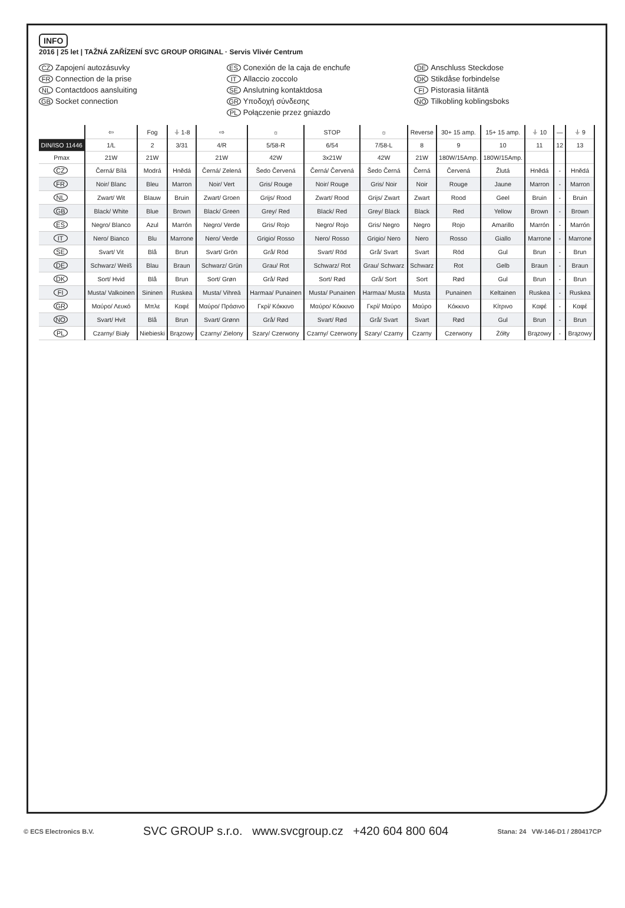INFO
2016 | 25 let | TAŽNÁ ZAŘÍZENÍ SVC GROUP ORIGINAL · Servis Vlivér Centrum
CZ Zapojení autozásuvky
ES Conexión de la caja de enchufe
DE Anschluss Steckdose
FR Connection de la prise
IT Allaccio zoccolo
DK Stikdåse forbindelse
NL Contactdoos aansluiting
SE Anslutning kontaktdosa
FI Pistorasia liitäntä
GB Socket connection
GR Υποδοχή σύνδεσης
NO Tilkobling koblingsboks
PL Połączenie przez gniazdo
| | ⇦ | Fog | ⏚ 1-8 | ⇨ | ☼ | STOP | ☼ | Reverse | 30+ 15 amp. | 15+ 15 amp. | ⏚ 10 | — | ⏚ 9 |
| --- | --- | --- | --- | --- | --- | --- | --- | --- | --- | --- | --- | --- | --- |
| DIN/ISO 11446 | 1/L | 2 | 3/31 | 4/R | 5/58-R | 6/54 | 7/58-L | 8 | 9 | 10 | 11 | 12 | 13 |
| Pmax | 21W | 21W | | 21W | 42W | 3x21W | 42W | 21W | 180W/15Amp. | 180W/15Amp. | | | |
| CZ | Černá/ Bílá | Modrá | Hnědá | Černá/ Zelená | Šedo Červená | Černá/ Červená | Šedo Černá | Černá | Červená | Žlutá | Hnědá | - | Hnědá |
| FR | Noir/ Blanc | Bleu | Marron | Noir/ Vert | Gris/ Rouge | Noir/ Rouge | Gris/ Noir | Noir | Rouge | Jaune | Marron | - | Marron |
| NL | Zwart/ Wit | Blauw | Bruin | Zwart/ Groen | Grijs/ Rood | Zwart/ Rood | Grijs/ Zwart | Zwart | Rood | Geel | Bruin | - | Bruin |
| GB | Black/ White | Blue | Brown | Black/ Green | Grey/ Red | Black/ Red | Grey/ Black | Black | Red | Yellow | Brown | - | Brown |
| ES | Negro/ Blanco | Azul | Marrón | Negro/ Verde | Gris/ Rojo | Negro/ Rojo | Gris/ Negro | Negro | Rojo | Amarillo | Marrón | - | Marrón |
| IT | Nero/ Bianco | Blu | Marrone | Nero/ Verde | Grigio/ Rosso | Nero/ Rosso | Grigio/ Nero | Nero | Rosso | Giallo | Marrone | - | Marrone |
| SE | Svart/ Vit | Blå | Brun | Svart/ Grön | Grå/ Röd | Svart/ Röd | Grå/ Svart | Svart | Röd | Gul | Brun | - | Brun |
| DE | Schwarz/ Weiß | Blau | Braun | Schwarz/ Grün | Grau/ Rot | Schwarz/ Rot | Grau/ Schwarz | Schwarz | Rot | Gelb | Braun | - | Braun |
| DK | Sort/ Hvid | Blå | Brun | Sort/ Grøn | Grå/ Rød | Sort/ Rød | Grå/ Sort | Sort | Rød | Gul | Brun | - | Brun |
| FI | Musta/ Valkoinen | Sininen | Ruskea | Musta/ Vihreä | Harmaa/ Punainen | Musta/ Punainen | Harmaa/ Musta | Musta | Punainen | Keltainen | Ruskea | - | Ruskea |
| GR | Μαύρο/ Λευκό | Μπλε | Καφέ | Μαύρο/ Πράσινο | Γκρί/ Κόκκινο | Μαύρο/ Κόκκινο | Γκρί/ Μαύρο | Μαύρο | Κόκκινο | Κίτρινο | Καφέ | - | Καφέ |
| NO | Svart/ Hvit | Blå | Brun | Svart/ Grønn | Grå/ Rød | Svart/ Rød | Grå/ Svart | Svart | Rød | Gul | Brun | - | Brun |
| PL | Czarny/ Biały | Niebieski | Brązowy | Czarny/ Zielony | Szary/ Czerwony | Czarny/ Czerwony | Szary/ Czarny | Czarny | Czerwony | Żółty | Brązowy | - | Brązowy |
© ECS Electronics B.V. SVC GROUP s.r.o. www.svcgroup.cz +420 604 800 604 Stana: 24 VW-146-D1 / 280417CP